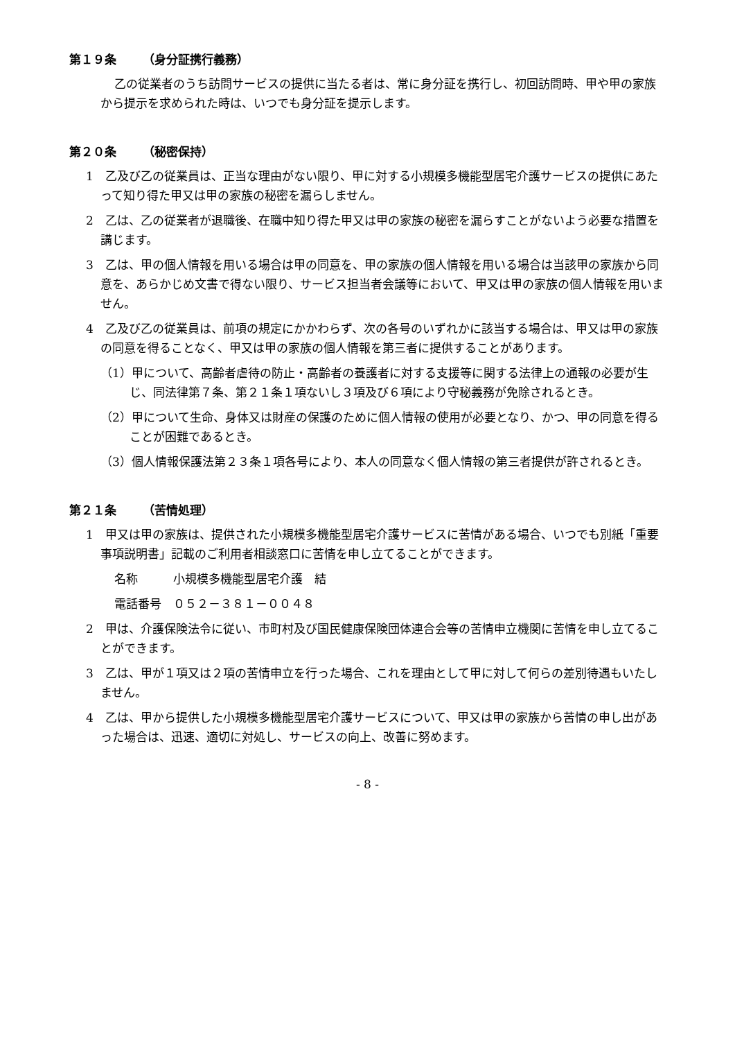第１９条 （身分証携行義務）
乙の従業者のうち訪問サービスの提供に当たる者は、常に身分証を携行し、初回訪問時、甲や甲の家族から提示を求められた時は、いつでも身分証を提示します。
第２０条 （秘密保持）
1　乙及び乙の従業員は、正当な理由がない限り、甲に対する小規模多機能型居宅介護サービスの提供にあたって知り得た甲又は甲の家族の秘密を漏らしません。
2　乙は、乙の従業者が退職後、在職中知り得た甲又は甲の家族の秘密を漏らすことがないよう必要な措置を講じます。
3　乙は、甲の個人情報を用いる場合は甲の同意を、甲の家族の個人情報を用いる場合は当該甲の家族から同意を、あらかじめ文書で得ない限り、サービス担当者会議等において、甲又は甲の家族の個人情報を用いません。
4　乙及び乙の従業員は、前項の規定にかかわらず、次の各号のいずれかに該当する場合は、甲又は甲の家族の同意を得ることなく、甲又は甲の家族の個人情報を第三者に提供することがあります。
（1）甲について、高齢者虐待の防止・高齢者の養護者に対する支援等に関する法律上の通報の必要が生じ、同法律第７条、第２１条１項ないし３項及び６項により守秘義務が免除されるとき。
（2）甲について生命、身体又は財産の保護のために個人情報の使用が必要となり、かつ、甲の同意を得ることが困難であるとき。
（3）個人情報保護法第２３条１項各号により、本人の同意なく個人情報の第三者提供が許されるとき。
第２１条 （苦情処理）
1　甲又は甲の家族は、提供された小規模多機能型居宅介護サービスに苦情がある場合、いつでも別紙「重要事項説明書」記載のご利用者相談窓口に苦情を申し立てることができます。
名称　　　小規模多機能型居宅介護　結
電話番号　０５２－３８１－００４８
2　甲は、介護保険法令に従い、市町村及び国民健康保険団体連合会等の苦情申立機関に苦情を申し立てることができます。
3　乙は、甲が１項又は２項の苦情申立を行った場合、これを理由として甲に対して何らの差別待遇もいたしません。
4　乙は、甲から提供した小規模多機能型居宅介護サービスについて、甲又は甲の家族から苦情の申し出があった場合は、迅速、適切に対処し、サービスの向上、改善に努めます。
- 8 -